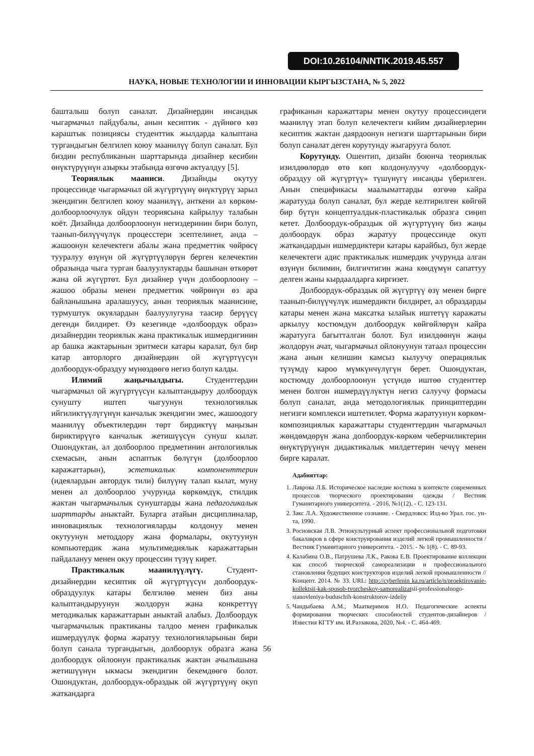DOI:10.26104/NNTIK.2019.45.557
НАУКА, НОВЫЕ ТЕХНОЛОГИИ И ИННОВАЦИИ КЫРГЫЗСТАНА, № 5, 2022
башталыш болуп саналат. Дизайнердин инсандык чыгармачыл пайдубалы, анын кесиптик - дүйнөгө көз караштык позициясы студенттик жылдарда калыптана тургандыгын белгилеп коюу маанилүү болуп саналат. Бул биздин республиканын шарттарында дизайнер кесибин өнүктүрүүнүн азыркы этабында өзгөчө актуалдуу [5].
Теориялык мааниси. Дизайнды окутуу процессинде чыгармачыл ой жүгүртүүнү өнүктүрүү зарыл экендигин белгилеп коюу маанилүү, анткени ал көркөм-долбоорлоочулук ойдун теориясына кайрылуу талабын коёт. Дизайнда долбоорлоонун негиздеринин бири болуп, таанып-билүүчүлүк процесстери эсептелинет, анда – жашоонун келечектеги абалы жана предметтик чөйрөсү тууралуу өзүнүн ой жүгүртүүлөрүн берген келечектин образында чыга турган баалуулуктарды башынан өткөрөт жана ой жүгүртөт. Бул дизайнер үчүн долбоорлоону – жашоо образы менен предметтик чөйрөнүн өз ара байланышына аралашуусу, анын теориялык маанисине, турмуштук окуялардын баалуулугуна таасир берүүсү дегенди билдирет. Өз кезегинде «долбоордук образ» дизайнердин теориялык жана практикалык ишмердигинин ар башка жактарынын эритмеси катары каралат, бул бир катар авторлорго дизайнердин ой жүгүртүүсүн долбоордук-образдуу мүнөздөөгө негиз болуп калды.
Илимий жаңычылдыгы. Студенттердин чыгармачыл ой жүгүртүүсүн калыптандыруу долбоордук сунушту иштеп чыгуунун технологиялык ийгиликтүүлүгүнүн канчалык экендигин эмес, жашоодогу маанилүү объектилердин төрт бирдиктүү маңызын бириктирүүгө канчалык жетишүүсүн сунуш кылат. Ошондуктан, ал долбоорлоо предметинин антологиялык схемасын, анын аспаптык бөлүгүн (долбоорлоо каражаттарын), эстетикалык компоненттерин (идеялардын автордук тили) билүүнү талап кылат, муну менен ал долбоорлоо учурунда көркөмдүк, стилдик жактан чыгармачылык сунуштарды жана педагогикалык шарттарды аныктайт. Буларга атайын дисциплиналар, инновациялык технологияларды колдонуу менен окутуунун методдору жана формалары, окутуунун компьютердик жана мультимедиялык каражаттарын пайдалануу менен окуу процессин түзүү кирет.
Практикалык маанилүүлүгү. Студент-дизайнердин кесиптик ой жүгүртүүсүн долбоордук-образдуулук катары белгилөө менен биз аны калыптандыруунун жолдорун жана конкреттүү методикалык каражаттарын аныктай алабыз. Долбоордук чыгармачылык практиканы талдоо менен графикалык ишмердүүлүк форма жаратуу технологияларынын бири болуп санала тургандыгын, долбоорлук образга жана долбоордук ойлоонун практикалык жактан ачылышына жетишүүнүн ыкмасы экендигин бекемдөөгө болот. Ошондуктан, долбоордук-образдык ой жүгүртүүнү окуп жаткандарга
графиканын каражаттары менен окутуу процессиндеги маанилүү этап болуп келечектеги кийим дизайнерлерин кесиптик жактан даярдоонун негизги шарттарынын бири болуп саналат деген корутунду жыгарууга болот.
Корутунду. Ошентип, дизайн боюнча теориялык изилдөөлөрдө өтө көп колдонулуучу «долбоордук-образдуу ой жүгүртүү» түшүнүгү инсанды үберилген. Анын спецификасы маалыматтарды өзгөчө кайра жаратууда болуп саналат, бул жерде келтирилген көйгөй бир бүтүн концептуалдык-пластикалык образга сиңип кетет. Долбоордук-образдык ой жүгүртүүнү биз жаңы долбоордук образ жаратуу процессинде окуп жаткандардын ишмердиктери катары карайбыз, бул жерде келечектеги адис практикалык ишмердик учурунда алган өзүнүн билимин, билгичтигин жана көндүмүн сапаттуу делген жаны кырдаалдарга киргизет.
Долбоордук-образдык ой жүгүртүү өзү менен бирге таанып-билүүчүлүк ишмердикти билдирет, ал образдарды катары менен жана максатка ылайык иштетүү каражаты аркылуу костюмдун долбоордук көйгөйлөрүн кайра жаратууга багытталган болот. Бул изилдөөнүн жаңы жолдорун ачат, чыгармачыл ойлонуунун татаал процессин жана анын келишин камсыз кылуучу операциялык түзүмдү кароо мүмкүнчүлүгүн берет. Ошондуктан, костюмду долбоорлоонун үстүндө иштөө студенттер менен болгон ишмердүүлүктүн негиз салуучу формасы болуп саналат, анда методологиялык принциптердин негизги комплекси иштетилет. Форма жаратуунун көркөм-композициялык каражаттары студенттердин чыгармачыл жөндөмдөрүн жана долбоордук-көркөм чеберчиликтерин өнүктүрүүнүн дидактикалык милдеттерин чечүү менен бирге каралат.
Адабияттар:
1. Лаврова Л.Б. Историческое наследие костюма в контексте современных процессов творческого проектирования одежды / Вестник Гуманитарного университета. - 2016, №1(12). - С. 123-131.
2. Закс Л.А. Художественное сознание. - Свердловск: Изд-во Урал. гос. ун-та, 1990.
3. Росновская Л.В. Этнокультурный аспект профессиональной подготовки бакалавров в сфере конструирования изделий легкой промышленности / Вестник Гуманитарного университета. - 2015. - № 1(8). - С. 89-93.
4. Калабина О.В., Патрушева Л.К., Ракова Е.В. Проектирование коллекции как способ творческой самореализации и профессионального становления будущих конструкторов изделий легкой промышленности // Концепт. 2014. № 33. URL: http://cyberlenin ka.ru/article/n/proektirovanie-kollektsii-kak-sposob-tvorcheskoy-samorealizatsii-professionalnogo-stanovleniya-buduschih-konstruktorov-izdeliy
5. Чандыбаева А.М., Мааткеримов Н.О. Педагогические аспекты формирования творческих способностей студентов-дизайнеров / Известия КГТУ им. И.Раззакова, 2020, №4. - С. 464-469.
56